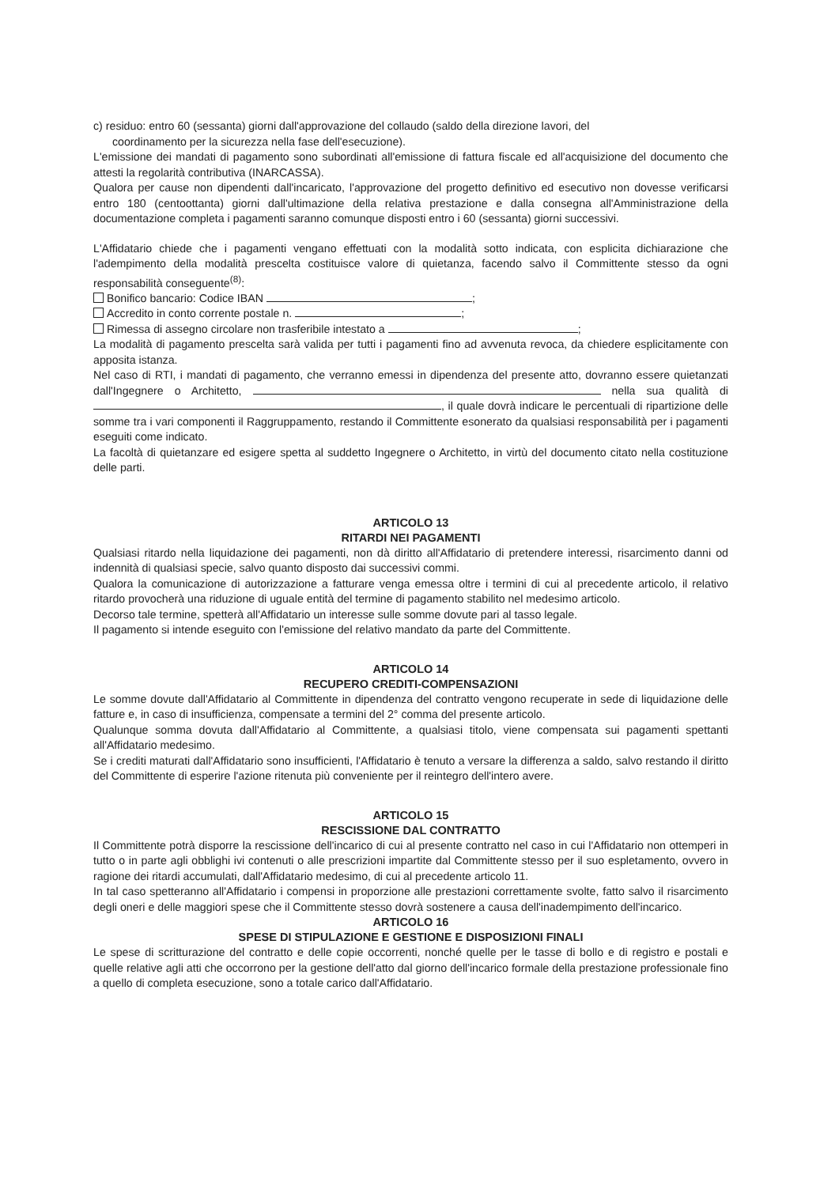c) residuo: entro 60 (sessanta) giorni dall'approvazione del collaudo (saldo della direzione lavori, del
coordinamento per la sicurezza nella fase dell'esecuzione).
L'emissione dei mandati di pagamento sono subordinati all'emissione di fattura fiscale ed all'acquisizione del documento che attesti la regolarità contributiva (INARCASSA).
Qualora per cause non dipendenti dall'incaricato, l'approvazione del progetto definitivo ed esecutivo non dovesse verificarsi entro 180 (centoottanta) giorni dall'ultimazione della relativa prestazione e dalla consegna all'Amministrazione della documentazione completa i pagamenti saranno comunque disposti entro i 60 (sessanta) giorni successivi.
L'Affidatario chiede che i pagamenti vengano effettuati con la modalità sotto indicata, con esplicita dichiarazione che l'adempimento della modalità prescelta costituisce valore di quietanza, facendo salvo il Committente stesso da ogni responsabilità conseguente<sup>(8)</sup>:
Bonifico bancario: Codice IBAN ;
Accredito in conto corrente postale n. ;
Rimessa di assegno circolare non trasferibile intestato a ;
La modalità di pagamento prescelta sarà valida per tutti i pagamenti fino ad avvenuta revoca, da chiedere esplicitamente con apposita istanza.
Nel caso di RTI, i mandati di pagamento, che verranno emessi in dipendenza del presente atto, dovranno essere quietanzati dall'Ingegnere o Architetto, nella sua qualità di , il quale dovrà indicare le percentuali di ripartizione delle somme tra i vari componenti il Raggruppamento, restando il Committente esonerato da qualsiasi responsabilità per i pagamenti eseguiti come indicato.
La facoltà di quietanzare ed esigere spetta al suddetto Ingegnere o Architetto, in virtù del documento citato nella costituzione delle parti.
ARTICOLO 13
RITARDI NEI PAGAMENTI
Qualsiasi ritardo nella liquidazione dei pagamenti, non dà diritto all'Affidatario di pretendere interessi, risarcimento danni od indennità di qualsiasi specie, salvo quanto disposto dai successivi commi.
Qualora la comunicazione di autorizzazione a fatturare venga emessa oltre i termini di cui al precedente articolo, il relativo ritardo provocherà una riduzione di uguale entità del termine di pagamento stabilito nel medesimo articolo.
Decorso tale termine, spetterà all'Affidatario un interesse sulle somme dovute pari al tasso legale.
Il pagamento si intende eseguito con l'emissione del relativo mandato da parte del Committente.
ARTICOLO 14
RECUPERO CREDITI-COMPENSAZIONI
Le somme dovute dall'Affidatario al Committente in dipendenza del contratto vengono recuperate in sede di liquidazione delle fatture e, in caso di insufficienza, compensate a termini del 2° comma del presente articolo.
Qualunque somma dovuta dall'Affidatario al Committente, a qualsiasi titolo, viene compensata sui pagamenti spettanti all'Affidatario medesimo.
Se i crediti maturati dall'Affidatario sono insufficienti, l'Affidatario è tenuto a versare la differenza a saldo, salvo restando il diritto del Committente di esperire l'azione ritenuta più conveniente per il reintegro dell'intero avere.
ARTICOLO 15
RESCISSIONE DAL CONTRATTO
Il Committente potrà disporre la rescissione dell'incarico di cui al presente contratto nel caso in cui l'Affidatario non ottemperi in tutto o in parte agli obblighi ivi contenuti o alle prescrizioni impartite dal Committente stesso per il suo espletamento, ovvero in ragione dei ritardi accumulati, dall'Affidatario medesimo, di cui al precedente articolo 11.
In tal caso spetteranno all'Affidatario i compensi in proporzione alle prestazioni correttamente svolte, fatto salvo il risarcimento degli oneri e delle maggiori spese che il Committente stesso dovrà sostenere a causa dell'inadempimento dell'incarico.
ARTICOLO 16
SPESE DI STIPULAZIONE E GESTIONE E DISPOSIZIONI FINALI
Le spese di scritturazione del contratto e delle copie occorrenti, nonché quelle per le tasse di bollo e di registro e postali e quelle relative agli atti che occorrono per la gestione dell'atto dal giorno dell'incarico formale della prestazione professionale fino a quello di completa esecuzione, sono a totale carico dall'Affidatario.